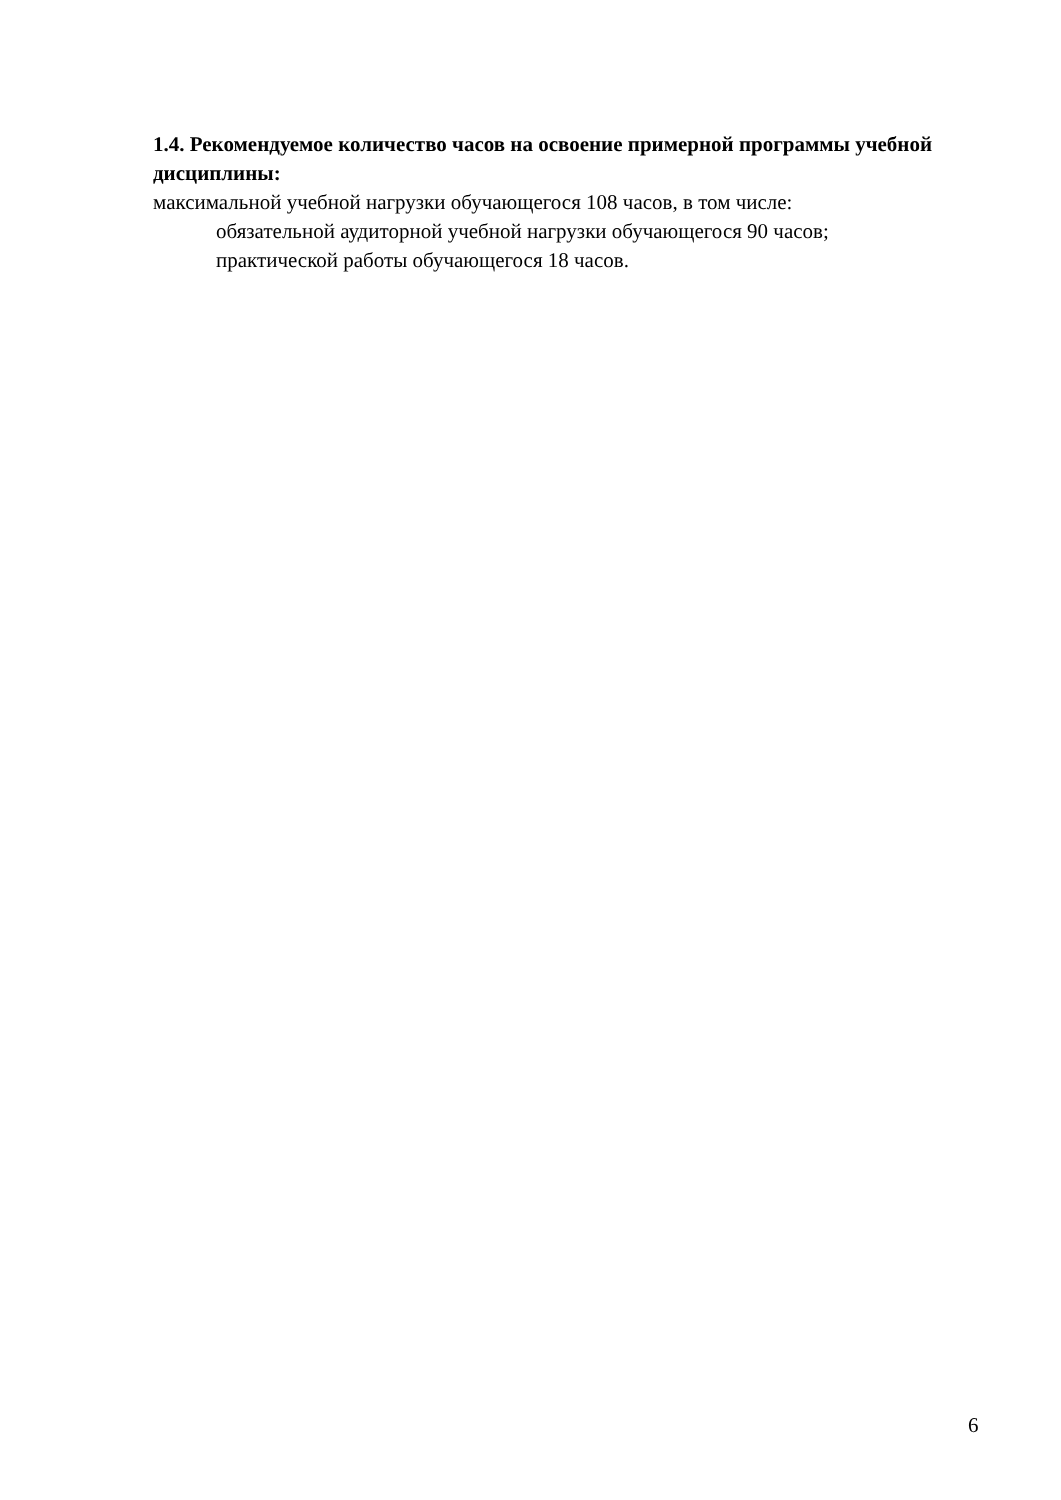1.4. Рекомендуемое количество часов на освоение примерной программы учебной дисциплины:
максимальной учебной нагрузки обучающегося 108 часов, в том числе:
обязательной аудиторной учебной нагрузки обучающегося 90 часов;
практической работы обучающегося 18 часов.
6